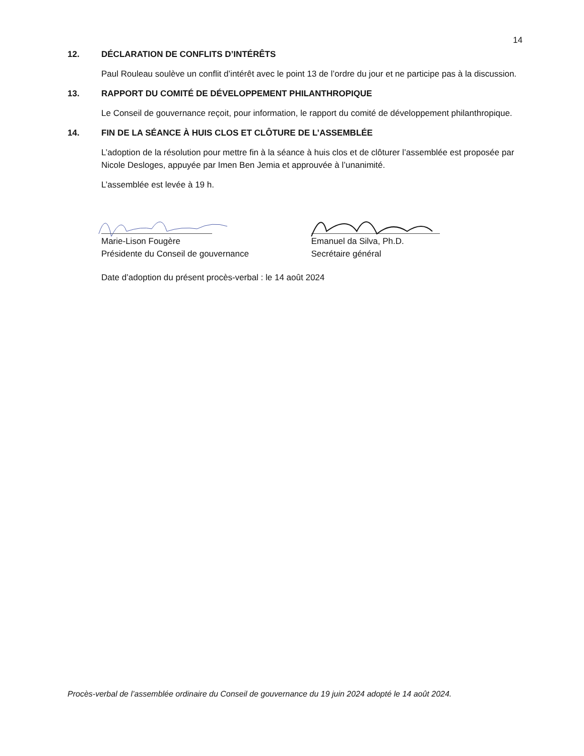14
12. DÉCLARATION DE CONFLITS D’INTÉRÊTS
Paul Rouleau soulève un conflit d’intérêt avec le point 13 de l’ordre du jour et ne participe pas à la discussion.
13. RAPPORT DU COMITÉ DE DÉVELOPPEMENT PHILANTHROPIQUE
Le Conseil de gouvernance reçoit, pour information, le rapport du comité de développement philanthropique.
14. FIN DE LA SÉANCE À HUIS CLOS ET CLÔTURE DE L’ASSEMBLÉE
L’adoption de la résolution pour mettre fin à la séance à huis clos et de clôturer l’assemblée est proposée par Nicole Desloges, appuyée par Imen Ben Jemia et approuvée à l’unanimité.
L’assemblée est levée à 19 h.
Marie-Lison Fougère
Présidente du Conseil de gouvernance
Emanuel da Silva, Ph.D.
Secrétaire général
Date d’adoption du présent procès-verbal : le 14 août 2024
Procès-verbal de l’assemblée ordinaire du Conseil de gouvernance du 19 juin 2024 adopté le 14 août 2024.